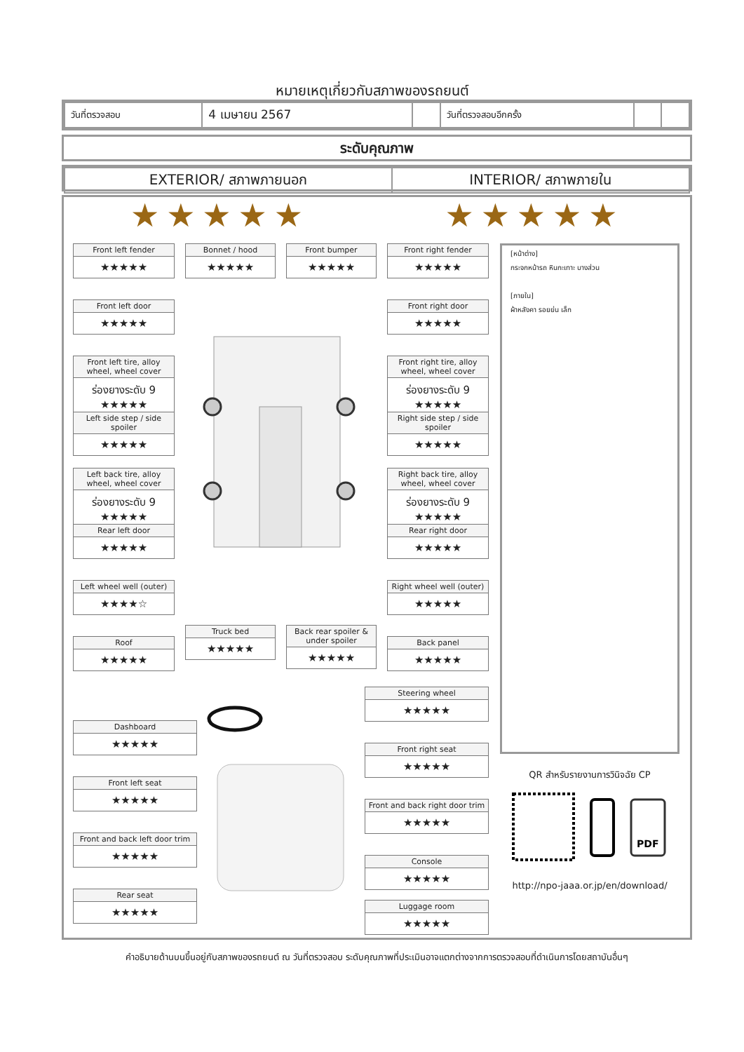หมายเหตุเกี่ยวกับสภาพของรถยนต์
| วันที่ตรวจสอบ | 4 เมษายน 2567 | | วันที่ตรวจสอบอีกครั้ง | | |
ระดับคุณภาพ
| EXTERIOR/ สภาพภายนอก | INTERIOR/ สภาพภายใน |
★★★★★ ★★★★★
[หน้าต่าง]
กระจกหน้ารถ หินกะเทาะ บางส่วน
[ภายใน]
ผ้าหลังคา รอยย่น เล็ก
Front left fender
★★★★★
Bonnet / hood
★★★★★
Front bumper
★★★★★
Front right fender
★★★★★
Front left door
★★★★★
Front right door
★★★★★
Front left tire, alloy wheel, wheel cover
ร่องยางระดับ 9 ★★★★★
Front right tire, alloy wheel, wheel cover
ร่องยางระดับ 9 ★★★★★
Left side step / side spoiler
★★★★★
Right side step / side spoiler
★★★★★
Left back tire, alloy wheel, wheel cover
ร่องยางระดับ 9 ★★★★★
Right back tire, alloy wheel, wheel cover
ร่องยางระดับ 9 ★★★★★
Rear left door
★★★★★
Rear right door
★★★★★
Left wheel well (outer)
★★★★☆
Right wheel well (outer)
★★★★★
Roof
★★★★★
Truck bed
★★★★★
Back rear spoiler & under spoiler
★★★★★
Back panel
★★★★★
Steering wheel
★★★★★
Dashboard
★★★★★
Front right seat
★★★★★
Front left seat
★★★★★
Front and back right door trim
★★★★★
Front and back left door trim
★★★★★
Console
★★★★★
Rear seat
★★★★★
Luggage room
★★★★★
QR สำหรับรายงานการวินิจฉัย CP
PDF
http://npo-jaaa.or.jp/en/download/
คำอธิบายด้านบนขึ้นอยู่กับสภาพของรถยนต์ ณ วันที่ตรวจสอบ ระดับคุณภาพที่ประเมินอาจแตกต่างจากการตรวจสอบที่ดำเนินการโดยสถาบันอื่นๆ